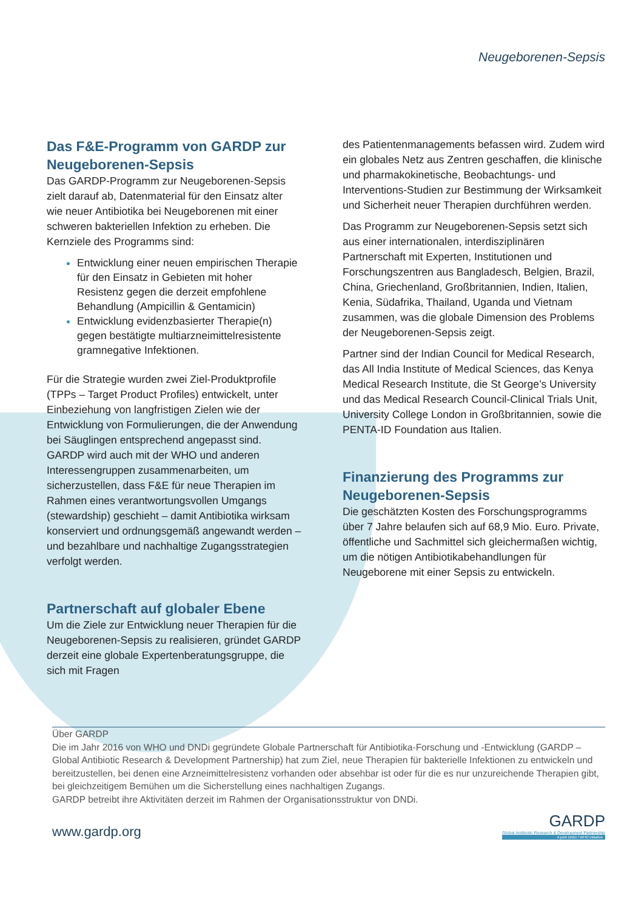Neugeborenen-Sepsis
Das F&E-Programm von GARDP zur Neugeborenen-Sepsis
Das GARDP-Programm zur Neugeborenen-Sepsis zielt darauf ab, Datenmaterial für den Einsatz alter wie neuer Antibiotika bei Neugeborenen mit einer schweren bakteriellen Infektion zu erheben. Die Kernziele des Programms sind:
Entwicklung einer neuen empirischen Therapie für den Einsatz in Gebieten mit hoher Resistenz gegen die derzeit empfohlene Behandlung (Ampicillin & Gentamicin)
Entwicklung evidenzbasierter Therapie(n) gegen bestätigte multiarzneimittelresistente gramnegative Infektionen.
Für die Strategie wurden zwei Ziel-Produktprofile (TPPs – Target Product Profiles) entwickelt, unter Einbeziehung von langfristigen Zielen wie der Entwicklung von Formulierungen, die der Anwendung bei Säuglingen entsprechend angepasst sind. GARDP wird auch mit der WHO und anderen Interessengruppen zusammenarbeiten, um sicherzustellen, dass F&E für neue Therapien im Rahmen eines verantwortungsvollen Umgangs (stewardship) geschieht – damit Antibiotika wirksam konserviert und ordnungsgemäß angewandt werden – und bezahlbare und nachhaltige Zugangsstrategien verfolgt werden.
Partnerschaft auf globaler Ebene
Um die Ziele zur Entwicklung neuer Therapien für die Neugeborenen-Sepsis zu realisieren, gründet GARDP derzeit eine globale Expertenberatungsgruppe, die sich mit Fragen
des Patientenmanagements befassen wird. Zudem wird ein globales Netz aus Zentren geschaffen, die klinische und pharmakokinetische, Beobachtungs- und Interventions-Studien zur Bestimmung der Wirksamkeit und Sicherheit neuer Therapien durchführen werden.
Das Programm zur Neugeborenen-Sepsis setzt sich aus einer internationalen, interdisziplinären Partnerschaft mit Experten, Institutionen und Forschungszentren aus Bangladesch, Belgien, Brazil, China, Griechenland, Großbritannien, Indien, Italien, Kenia, Südafrika, Thailand, Uganda und Vietnam zusammen, was die globale Dimension des Problems der Neugeborenen-Sepsis zeigt.
Partner sind der Indian Council for Medical Research, das All India Institute of Medical Sciences, das Kenya Medical Research Institute, die St George’s University und das Medical Research Council-Clinical Trials Unit, University College London in Großbritannien, sowie die PENTA-ID Foundation aus Italien.
Finanzierung des Programms zur Neugeborenen-Sepsis
Die geschätzten Kosten des Forschungsprogramms über 7 Jahre belaufen sich auf 68,9 Mio. Euro. Private, öffentliche und Sachmittel sich gleichermaßen wichtig, um die nötigen Antibiotikabehandlungen für Neugeborene mit einer Sepsis zu entwickeln.
Über GARDP
Die im Jahr 2016 von WHO und DNDi gegründete Globale Partnerschaft für Antibiotika-Forschung und -Entwicklung (GARDP – Global Antibiotic Research & Development Partnership) hat zum Ziel, neue Therapien für bakterielle Infektionen zu entwickeln und bereitzustellen, bei denen eine Arzneimittelresistenz vorhanden oder absehbar ist oder für die es nur unzureichende Therapien gibt, bei gleichzeitigem Bemühen um die Sicherstellung eines nachhaltigen Zugangs.
GARDP betreibt ihre Aktivitäten derzeit im Rahmen der Organisationsstruktur von DNDi.
www.gardp.org
GARDP
Global Antibiotic Research & Development Partnership
A joint DNDi / WHO initiative